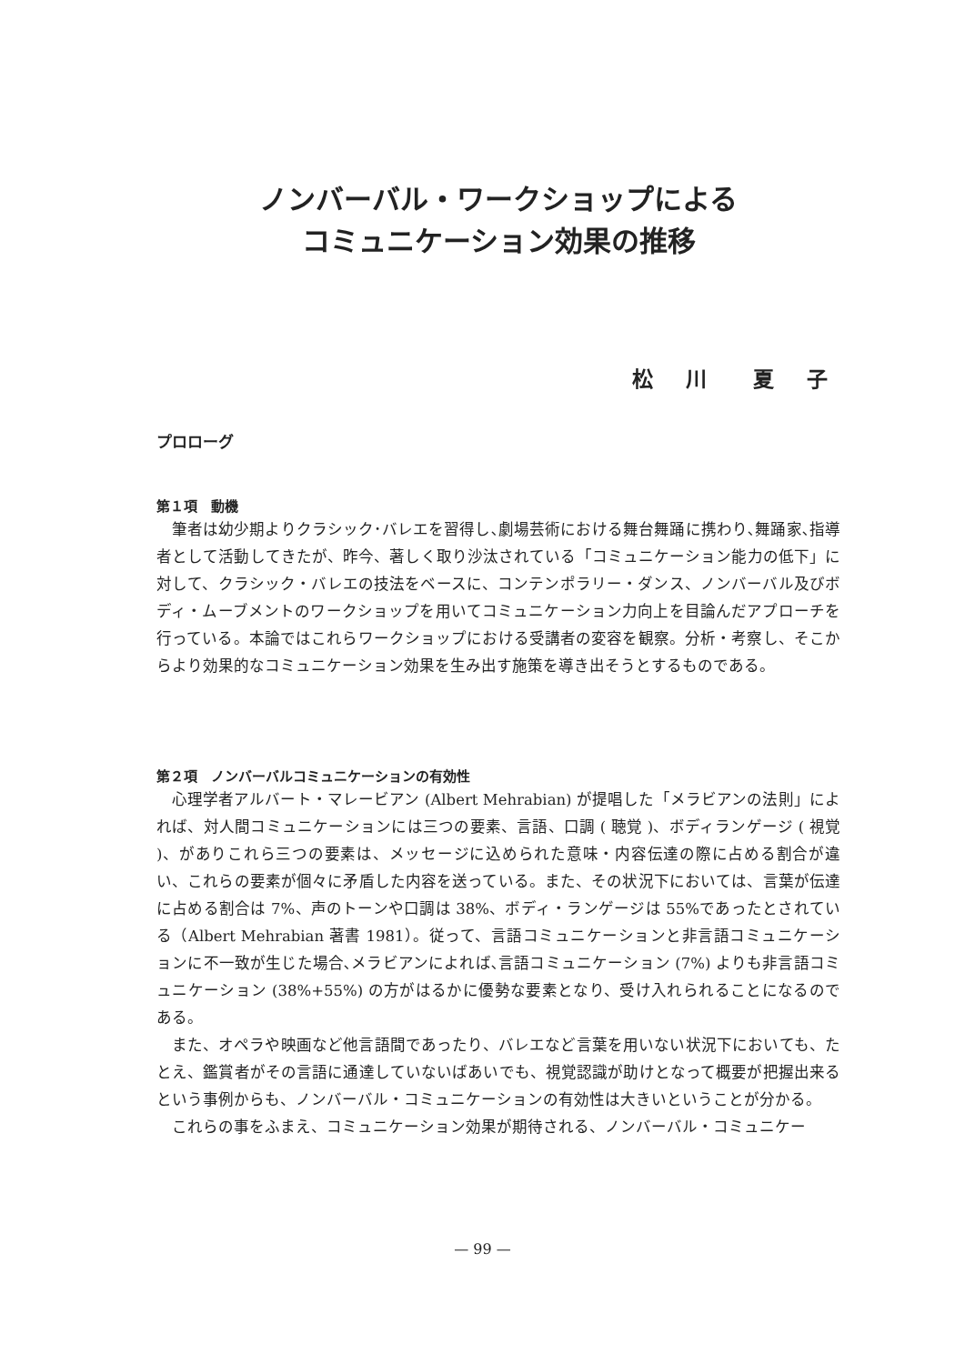ノンバーバル・ワークショップによる
コミュニケーション効果の推移
松 川　夏 子
プロローグ
第１項　動機
筆者は幼少期よりクラシック･バレエを習得し､劇場芸術における舞台舞踊に携わり､舞踊家､指導者として活動してきたが、昨今、著しく取り沙汰されている「コミュニケーション能力の低下」に対して、クラシック・バレエの技法をベースに、コンテンポラリー・ダンス、ノンバーバル及びボディ・ムーブメントのワークショップを用いてコミュニケーション力向上を目論んだアプローチを行っている。本論ではこれらワークショップにおける受講者の変容を観察。分析・考察し、そこからより効果的なコミュニケーション効果を生み出す施策を導き出そうとするものである。
第２項　ノンバーバルコミュニケーションの有効性
心理学者アルバート・マレービアン (Albert Mehrabian) が提唱した「メラビアンの法則」によれば、対人間コミュニケーションには三つの要素、言語、口調 ( 聴覚 )、ボディランゲージ ( 視覚 )、がありこれら三つの要素は、メッセージに込められた意味・内容伝達の際に占める割合が違い、これらの要素が個々に矛盾した内容を送っている。また、その状況下においては、言葉が伝達に占める割合は 7%、声のトーンや口調は 38%、ボディ・ランゲージは 55%であったとされている（Albert Mehrabian 著書 1981）。従って、言語コミュニケーションと非言語コミュニケーションに不一致が生じた場合､メラビアンによれば､言語コミュニケーション (7%) よりも非言語コミュニケーション (38%+55%) の方がはるかに優勢な要素となり、受け入れられることになるのである。
また、オペラや映画など他言語間であったり、バレエなど言葉を用いない状況下においても、たとえ、鑑賞者がその言語に通達していないばあいでも、視覚認識が助けとなって概要が把握出来るという事例からも、ノンバーバル・コミュニケーションの有効性は大きいということが分かる。
これらの事をふまえ、コミュニケーション効果が期待される、ノンバーバル・コミュニケー
— 99 —